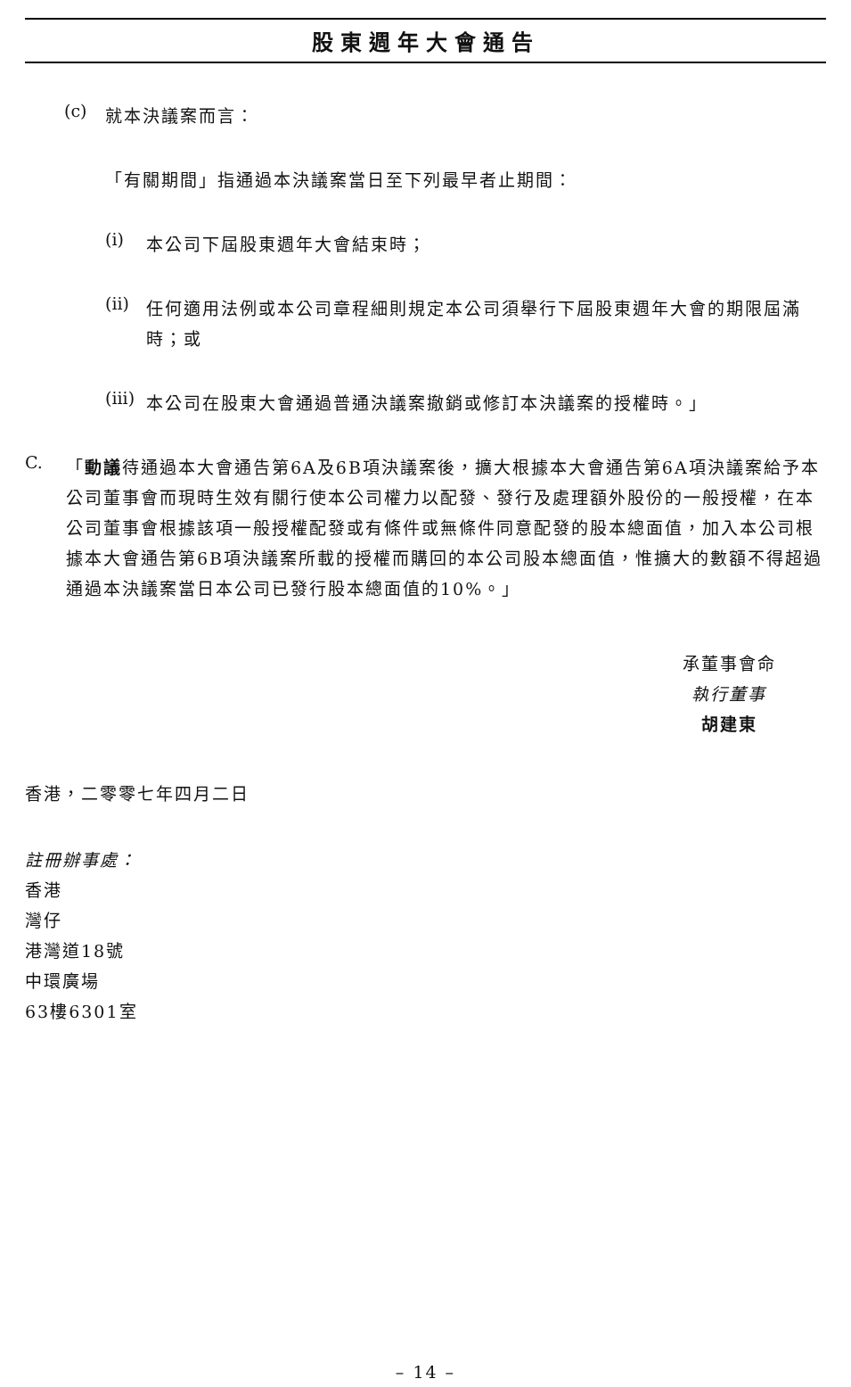股東週年大會通告
(c)
就本決議案而言：
「有關期間」指通過本決議案當日至下列最早者止期間：
(i)
本公司下屆股東週年大會結束時；
(ii)
任何適用法例或本公司章程細則規定本公司須舉行下屆股東週年大會的期限屆滿時；或
(iii)
本公司在股東大會通過普通決議案撤銷或修訂本決議案的授權時。」
C.
「動議待通過本大會通告第6A及6B項決議案後，擴大根據本大會通告第6A項決議案給予本公司董事會而現時生效有關行使本公司權力以配發、發行及處理額外股份的一般授權，在本公司董事會根據該項一般授權配發或有條件或無條件同意配發的股本總面值，加入本公司根據本大會通告第6B項決議案所載的授權而購回的本公司股本總面值，惟擴大的數額不得超過通過本決議案當日本公司已發行股本總面值的10%。」
承董事會命
執行董事
胡建東
香港，二零零七年四月二日
註冊辦事處：
香港
灣仔
港灣道18號
中環廣場
63樓6301室
– 14 –